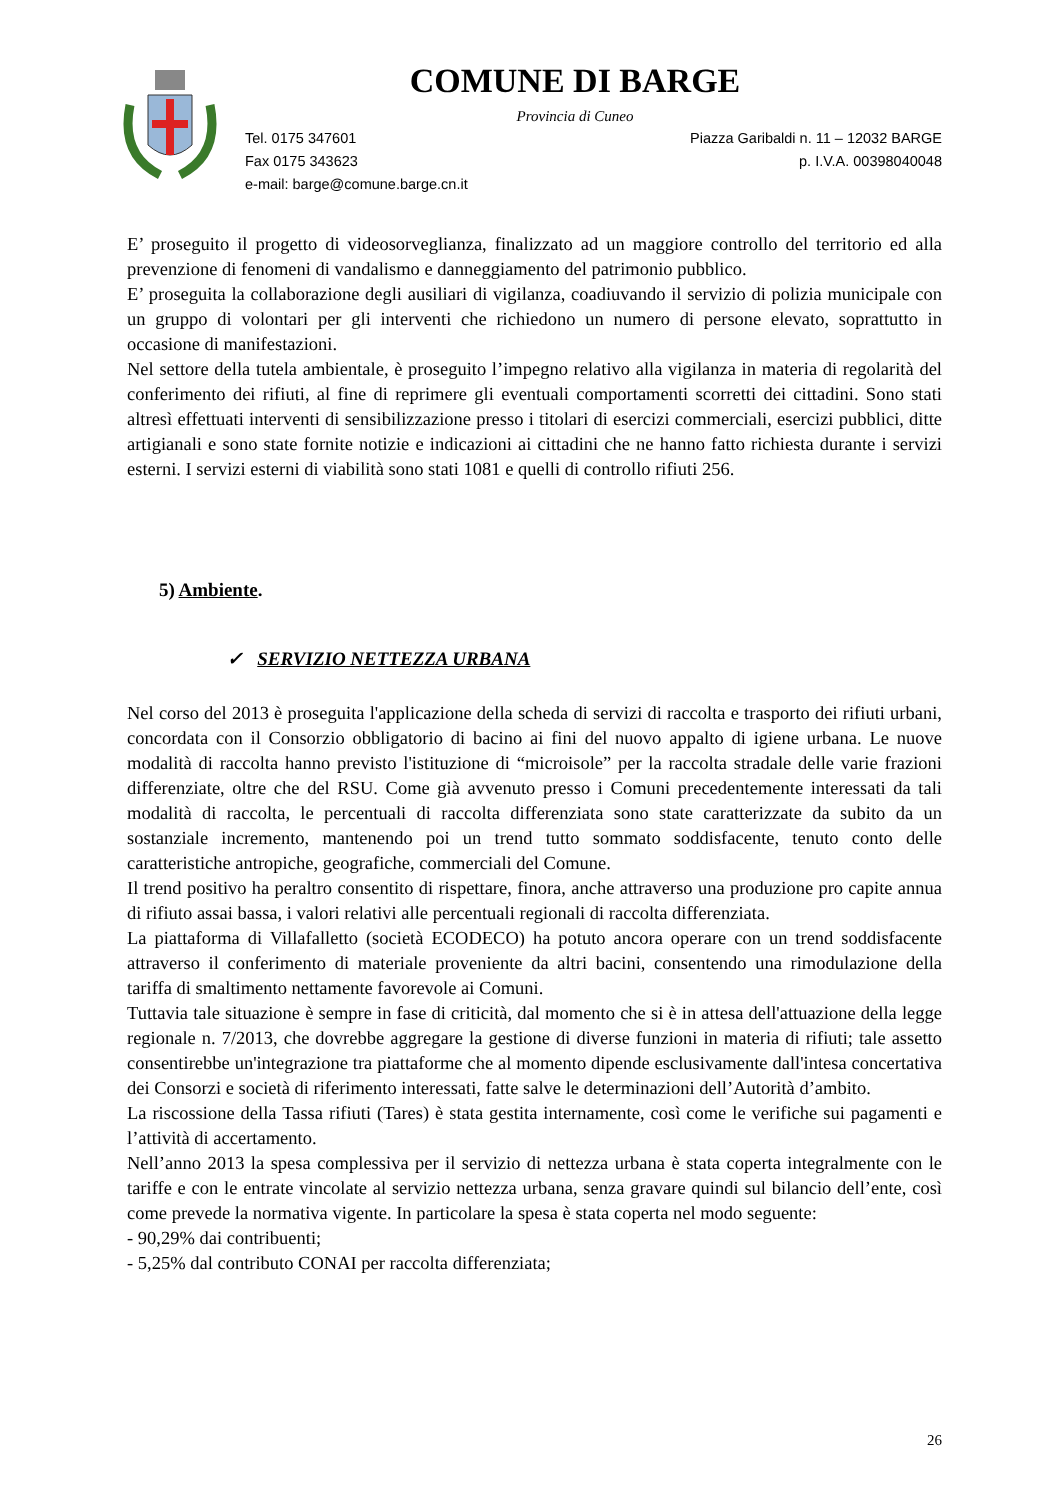COMUNE DI BARGE
Provincia di Cuneo
Tel. 0175 347601
Fax 0175 343623
e-mail: barge@comune.barge.cn.it
Piazza Garibaldi n. 11 – 12032 BARGE
p. I.V.A. 00398040048
E’ proseguito il progetto di videosorveglianza, finalizzato ad un maggiore controllo del territorio ed alla prevenzione di fenomeni di vandalismo e danneggiamento del patrimonio pubblico.
E’ proseguita la collaborazione degli ausiliari di vigilanza, coadiuvando il servizio di polizia municipale con un gruppo di volontari per gli interventi che richiedono un numero di persone elevato, soprattutto in occasione di manifestazioni.
Nel settore della tutela ambientale, è proseguito l’impegno relativo alla vigilanza in materia di regolarità del conferimento dei rifiuti, al fine di reprimere gli eventuali comportamenti scorretti dei cittadini. Sono stati altresì effettuati interventi di sensibilizzazione presso i titolari di esercizi commerciali, esercizi pubblici, ditte artigianali e sono state fornite notizie e indicazioni ai cittadini che ne hanno fatto richiesta durante i servizi esterni. I servizi esterni di viabilità sono stati 1081 e quelli di controllo rifiuti 256.
5) Ambiente.
✓ SERVIZIO NETTEZZA URBANA
Nel corso del 2013 è proseguita l'applicazione della scheda di servizi di raccolta e trasporto dei rifiuti urbani, concordata con il Consorzio obbligatorio di bacino ai fini del nuovo appalto di igiene urbana. Le nuove modalità di raccolta hanno previsto l'istituzione di “microisole” per la raccolta stradale delle varie frazioni differenziate, oltre che del RSU. Come già avvenuto presso i Comuni precedentemente interessati da tali modalità di raccolta, le percentuali di raccolta differenziata sono state caratterizzate da subito da un sostanziale incremento, mantenendo poi un trend tutto sommato soddisfacente, tenuto conto delle caratteristiche antropiche, geografiche, commerciali del Comune.
Il trend positivo ha peraltro consentito di rispettare, finora, anche attraverso una produzione pro capite annua di rifiuto assai bassa, i valori relativi alle percentuali regionali di raccolta differenziata.
La piattaforma di Villafalletto (società ECODECO) ha potuto ancora operare con un trend soddisfacente attraverso il conferimento di materiale proveniente da altri bacini, consentendo una rimodulazione della tariffa di smaltimento nettamente favorevole ai Comuni.
Tuttavia tale situazione è sempre in fase di criticità, dal momento che si è in attesa dell'attuazione della legge regionale n. 7/2013, che dovrebbe aggregare la gestione di diverse funzioni in materia di rifiuti; tale assetto consentirebbe un'integrazione tra piattaforme che al momento dipende esclusivamente dall'intesa concertativa dei Consorzi e società di riferimento interessati, fatte salve le determinazioni dell’Autorità d’ambito.
La riscossione della Tassa rifiuti (Tares) è stata gestita internamente, così come le verifiche sui pagamenti e l’attività di accertamento.
Nell’anno 2013 la spesa complessiva per il servizio di nettezza urbana è stata coperta integralmente con le tariffe e con le entrate vincolate al servizio nettezza urbana, senza gravare quindi sul bilancio dell’ente, così come prevede la normativa vigente. In particolare la spesa è stata coperta nel modo seguente:
- 90,29% dai contribuenti;
- 5,25% dal contributo CONAI per raccolta differenziata;
26